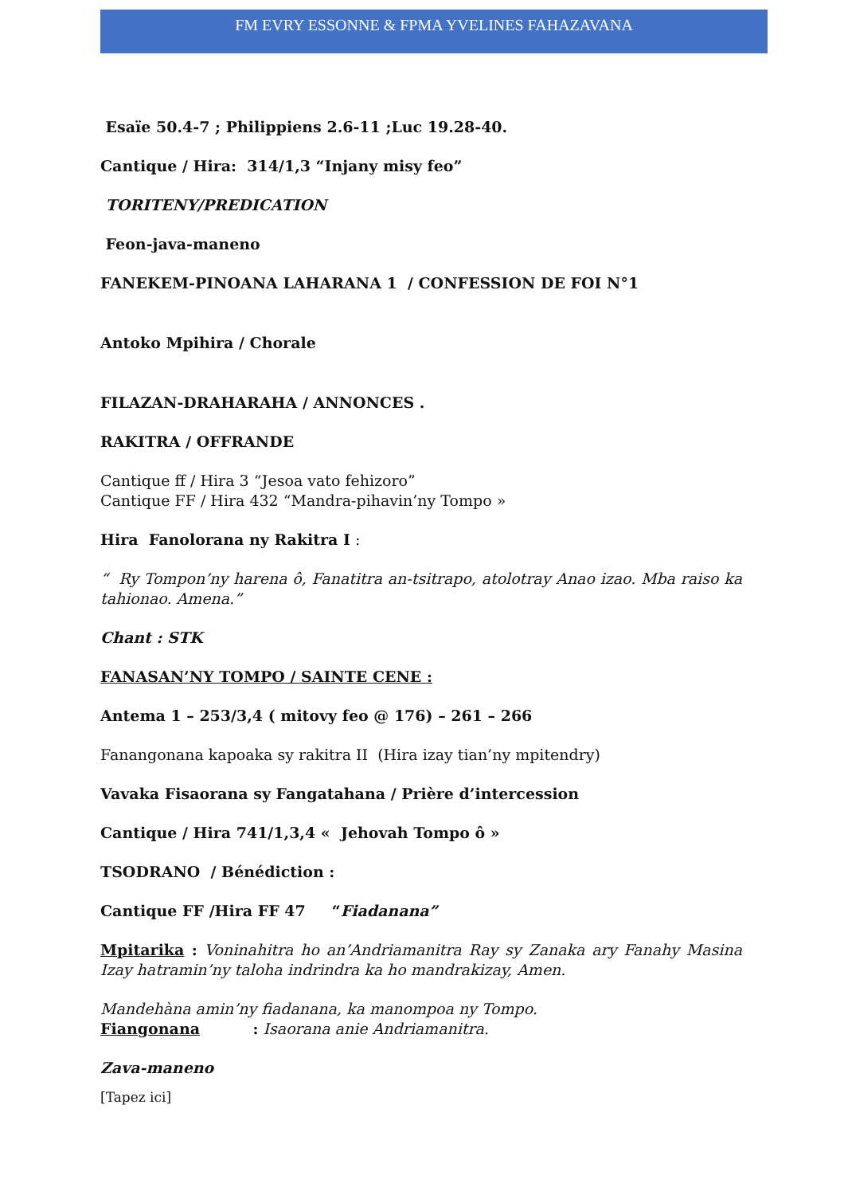FM EVRY ESSONNE & FPMA YVELINES FAHAZAVANA
Esaïe 50.4-7 ; Philippiens 2.6-11 ;Luc 19.28-40.
Cantique / Hira: 314/1,3 “Injany misy feo”
TORITENY/PREDICATION
Feon-java-maneno
FANEKEM-PINOANA LAHARANA 1 / CONFESSION DE FOI N°1
Antoko Mpihira / Chorale
FILAZAN-DRAHARAHA / ANNONCES .
RAKITRA / OFFRANDE
Cantique ff / Hira 3 “Jesoa vato fehizoro”
Cantique FF / Hira 432 “Mandra-pihavin’ny Tompo »
Hira Fanolorana ny Rakitra I :
“ Ry Tompon’ny harena ô, Fanatitra an-tsitrapo, atolotray Anao izao. Mba raiso ka tahionao. Amena.”
Chant : STK
FANASAN’NY TOMPO / SAINTE CENE :
Antema 1 – 253/3,4 ( mitovy feo @ 176) – 261 – 266
Fanangonana kapoaka sy rakitra II (Hira izay tian’ny mpitendry)
Vavaka Fisaorana sy Fangatahana / Prière d’intercession
Cantique / Hira 741/1,3,4 « Jehovah Tompo ô »
TSODRANO / Bénédiction :
Cantique FF /Hira FF 47 “Fiadanana”
Mpitarika : Voninahitra ho an’Andriamanitra Ray sy Zanaka ary Fanahy Masina Izay hatramin’ny taloha indrindra ka ho mandrakizay, Amen.
Mandehàna amin’ny fiadanana, ka manompoa ny Tompo.
Fiangonana : Isaorana anie Andriamanitra.
Zava-maneno
[Tapez ici]